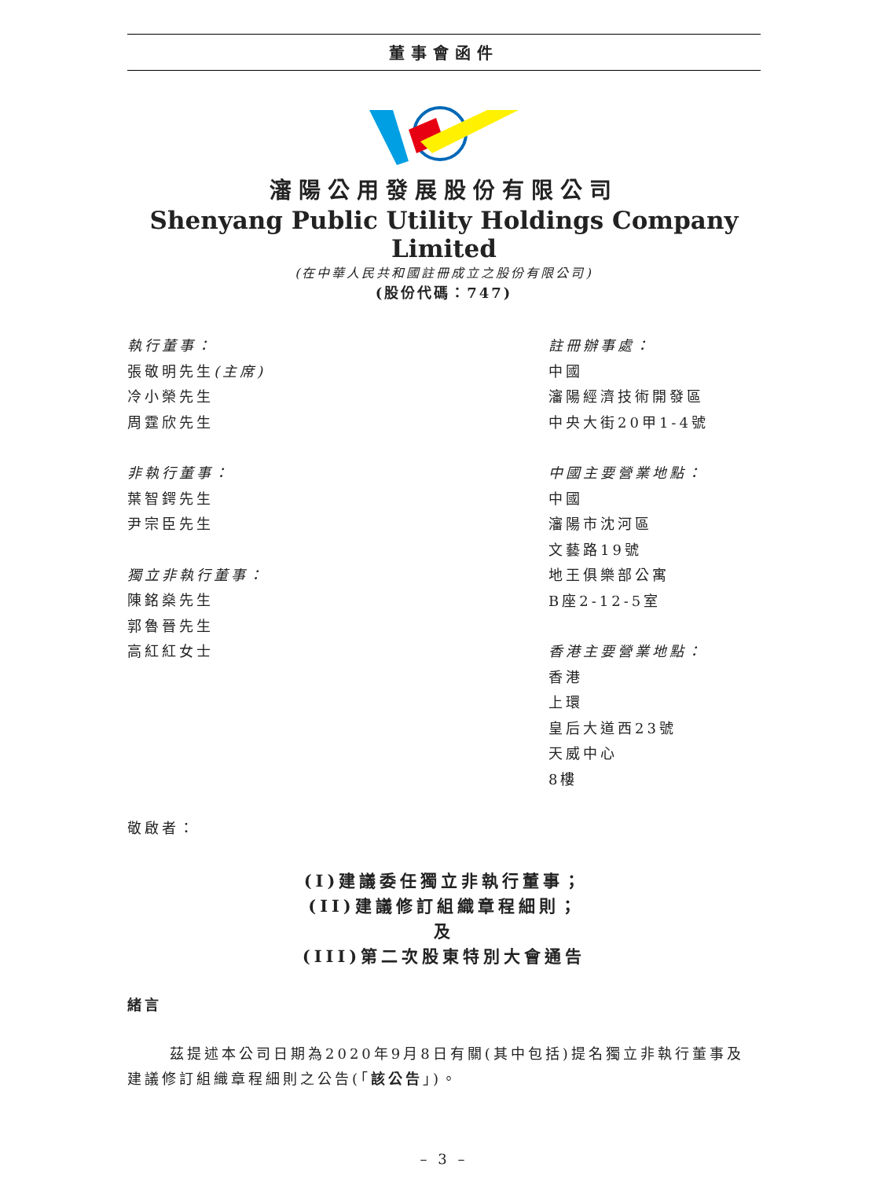董事會函件
瀋陽公用發展股份有限公司
Shenyang Public Utility Holdings Company Limited
(在中華人民共和國註冊成立之股份有限公司)
(股份代碼：747)
執行董事：
張敬明先生(主席)
冷小榮先生
周霆欣先生
非執行董事：
葉智鍔先生
尹宗臣先生
獨立非執行董事：
陳銘燊先生
郭魯晉先生
高紅紅女士
註冊辦事處：
中國
瀋陽經濟技術開發區
中央大街20甲1-4號
中國主要營業地點：
中國
瀋陽市沈河區
文藝路19號
地王俱樂部公寓
B座2-12-5室
香港主要營業地點：
香港
上環
皇后大道西23號
天威中心
8樓
敬啟者：
(I)建議委任獨立非執行董事；
(II)建議修訂組織章程細則；
及
(III)第二次股東特別大會通告
緒言
茲提述本公司日期為2020年9月8日有關(其中包括)提名獨立非執行董事及建議修訂組織章程細則之公告(「該公告」)。
– 3 –